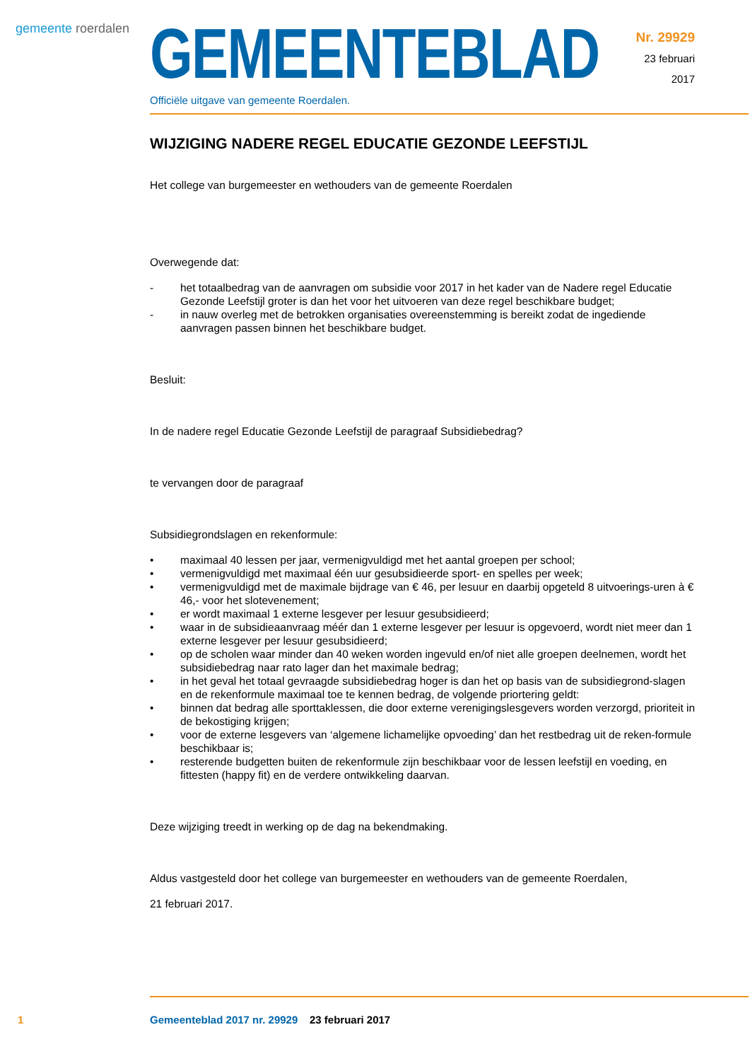gemeente roerdalen
GEMEENTEBLAD
Officiële uitgave van gemeente Roerdalen.
Nr. 29929
23 februari
2017
WIJZIGING NADERE REGEL EDUCATIE GEZONDE LEEFSTIJL
Het college van burgemeester en wethouders van de gemeente Roerdalen
Overwegende dat:
- het totaalbedrag van de aanvragen om subsidie voor 2017 in het kader van de Nadere regel Educatie Gezonde Leefstijl groter is dan het voor het uitvoeren van deze regel beschikbare budget;
- in nauw overleg met de betrokken organisaties overeenstemming is bereikt zodat de ingediende aanvragen passen binnen het beschikbare budget.
Besluit:
In de nadere regel Educatie Gezonde Leefstijl de paragraaf Subsidiebedrag?
te vervangen door de paragraaf
Subsidiegrondslagen en rekenformule:
• maximaal 40 lessen per jaar, vermenigvuldigd met het aantal groepen per school;
• vermenigvuldigd met maximaal één uur gesubsidieerde sport- en spelles per week;
• vermenigvuldigd met de maximale bijdrage van € 46, per lesuur en daarbij opgeteld 8 uitvoerings-uren à € 46,- voor het slotevenement;
• er wordt maximaal 1 externe lesgever per lesuur gesubsidieerd;
• waar in de subsidieaanvraag méér dan 1 externe lesgever per lesuur is opgevoerd, wordt niet meer dan 1 externe lesgever per lesuur gesubsidieerd;
• op de scholen waar minder dan 40 weken worden ingevuld en/of niet alle groepen deelnemen, wordt het subsidiebedrag naar rato lager dan het maximale bedrag;
• in het geval het totaal gevraagde subsidiebedrag hoger is dan het op basis van de subsidiegrond-slagen en de rekenformule maximaal toe te kennen bedrag, de volgende priortering geldt:
• binnen dat bedrag alle sporttaklessen, die door externe verenigingslesgevers worden verzorgd, prioriteit in de bekostiging krijgen;
• voor de externe lesgevers van ‘algemene lichamelijke opvoeding’ dan het restbedrag uit de reken-formule beschikbaar is;
• resterende budgetten buiten de rekenformule zijn beschikbaar voor de lessen leefstijl en voeding, en fittesten (happy fit) en de verdere ontwikkeling daarvan.
Deze wijziging treedt in werking op de dag na bekendmaking.
Aldus vastgesteld door het college van burgemeester en wethouders van de gemeente Roerdalen,
21 februari 2017.
1 Gemeenteblad 2017 nr. 29929 23 februari 2017